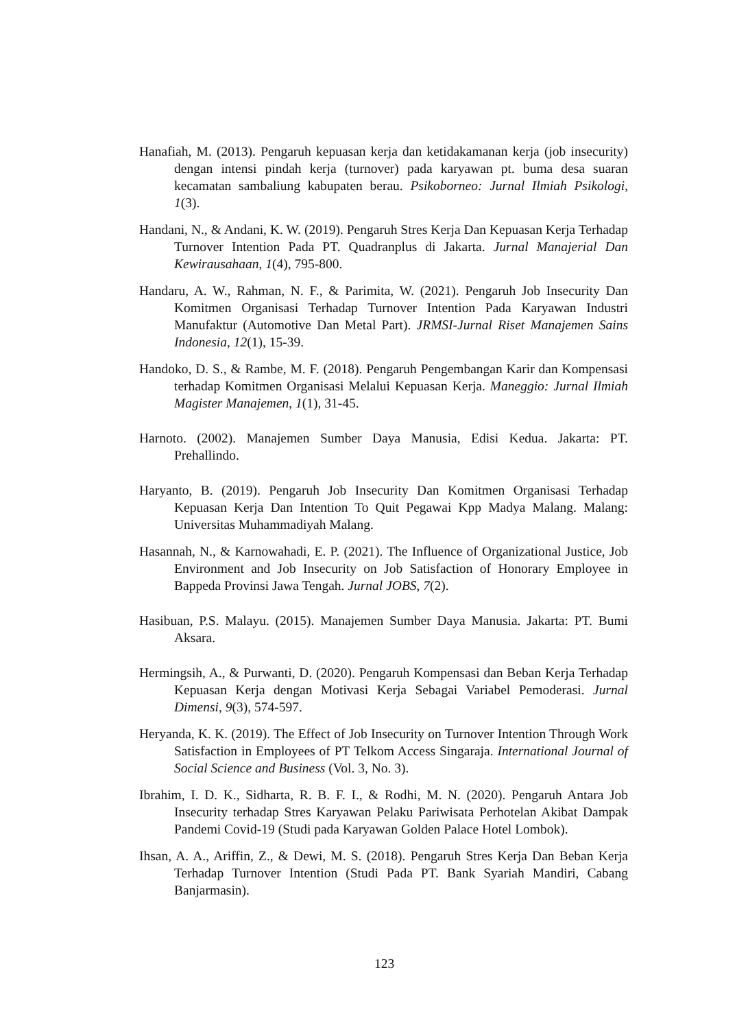Hanafiah, M. (2013). Pengaruh kepuasan kerja dan ketidakamanan kerja (job insecurity) dengan intensi pindah kerja (turnover) pada karyawan pt. buma desa suaran kecamatan sambaliung kabupaten berau. Psikoborneo: Jurnal Ilmiah Psikologi, 1(3).
Handani, N., & Andani, K. W. (2019). Pengaruh Stres Kerja Dan Kepuasan Kerja Terhadap Turnover Intention Pada PT. Quadranplus di Jakarta. Jurnal Manajerial Dan Kewirausahaan, 1(4), 795-800.
Handaru, A. W., Rahman, N. F., & Parimita, W. (2021). Pengaruh Job Insecurity Dan Komitmen Organisasi Terhadap Turnover Intention Pada Karyawan Industri Manufaktur (Automotive Dan Metal Part). JRMSI-Jurnal Riset Manajemen Sains Indonesia, 12(1), 15-39.
Handoko, D. S., & Rambe, M. F. (2018). Pengaruh Pengembangan Karir dan Kompensasi terhadap Komitmen Organisasi Melalui Kepuasan Kerja. Maneggio: Jurnal Ilmiah Magister Manajemen, 1(1), 31-45.
Harnoto. (2002). Manajemen Sumber Daya Manusia, Edisi Kedua. Jakarta: PT. Prehallindo.
Haryanto, B. (2019). Pengaruh Job Insecurity Dan Komitmen Organisasi Terhadap Kepuasan Kerja Dan Intention To Quit Pegawai Kpp Madya Malang. Malang: Universitas Muhammadiyah Malang.
Hasannah, N., & Karnowahadi, E. P. (2021). The Influence of Organizational Justice, Job Environment and Job Insecurity on Job Satisfaction of Honorary Employee in Bappeda Provinsi Jawa Tengah. Jurnal JOBS, 7(2).
Hasibuan, P.S. Malayu. (2015). Manajemen Sumber Daya Manusia. Jakarta: PT. Bumi Aksara.
Hermingsih, A., & Purwanti, D. (2020). Pengaruh Kompensasi dan Beban Kerja Terhadap Kepuasan Kerja dengan Motivasi Kerja Sebagai Variabel Pemoderasi. Jurnal Dimensi, 9(3), 574-597.
Heryanda, K. K. (2019). The Effect of Job Insecurity on Turnover Intention Through Work Satisfaction in Employees of PT Telkom Access Singaraja. International Journal of Social Science and Business (Vol. 3, No. 3).
Ibrahim, I. D. K., Sidharta, R. B. F. I., & Rodhi, M. N. (2020). Pengaruh Antara Job Insecurity terhadap Stres Karyawan Pelaku Pariwisata Perhotelan Akibat Dampak Pandemi Covid-19 (Studi pada Karyawan Golden Palace Hotel Lombok).
Ihsan, A. A., Ariffin, Z., & Dewi, M. S. (2018). Pengaruh Stres Kerja Dan Beban Kerja Terhadap Turnover Intention (Studi Pada PT. Bank Syariah Mandiri, Cabang Banjarmasin).
123